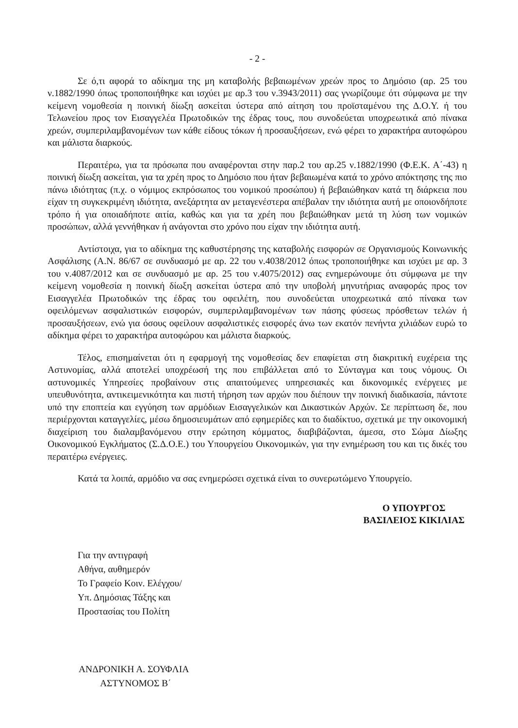- 2 -
Σε ό,τι αφορά το αδίκημα της μη καταβολής βεβαιωμένων χρεών προς το Δημόσιο (αρ. 25 του ν.1882/1990 όπως τροποποιήθηκε και ισχύει με αρ.3 του ν.3943/2011) σας γνωρίζουμε ότι σύμφωνα με την κείμενη νομοθεσία η ποινική δίωξη ασκείται ύστερα από αίτηση του προϊσταμένου της Δ.Ο.Υ. ή του Τελωνείου προς τον Εισαγγελέα Πρωτοδικών της έδρας τους, που συνοδεύεται υποχρεωτικά από πίνακα χρεών, συμπεριλαμβανομένων των κάθε είδους τόκων ή προσαυξήσεων, ενώ φέρει το χαρακτήρα αυτοφώρου και μάλιστα διαρκούς.
Περαιτέρω, για τα πρόσωπα που αναφέρονται στην παρ.2 του αρ.25 ν.1882/1990 (Φ.Ε.Κ. Α΄-43) η ποινική δίωξη ασκείται, για τα χρέη προς το Δημόσιο που ήταν βεβαιωμένα κατά το χρόνο απόκτησης της πιο πάνω ιδιότητας (π.χ. ο νόμιμος εκπρόσωπος του νομικού προσώπου) ή βεβαιώθηκαν κατά τη διάρκεια που είχαν τη συγκεκριμένη ιδιότητα, ανεξάρτητα αν μεταγενέστερα απέβαλαν την ιδιότητα αυτή με οποιονδήποτε τρόπο ή για οποιαδήποτε αιτία, καθώς και για τα χρέη που βεβαιώθηκαν μετά τη λύση των νομικών προσώπων, αλλά γεννήθηκαν ή ανάγονται στο χρόνο που είχαν την ιδιότητα αυτή.
Αντίστοιχα, για το αδίκημα της καθυστέρησης της καταβολής εισφορών σε Οργανισμούς Κοινωνικής Ασφάλισης (Α.Ν. 86/67 σε συνδυασμό με αρ. 22 του ν.4038/2012 όπως τροποποιήθηκε και ισχύει με αρ. 3 του ν.4087/2012 και σε συνδυασμό με αρ. 25 του ν.4075/2012) σας ενημερώνουμε ότι σύμφωνα με την κείμενη νομοθεσία η ποινική δίωξη ασκείται ύστερα από την υποβολή μηνυτήριας αναφοράς προς τον Εισαγγελέα Πρωτοδικών της έδρας του οφειλέτη, που συνοδεύεται υποχρεωτικά από πίνακα των οφειλόμενων ασφαλιστικών εισφορών, συμπεριλαμβανομένων των πάσης φύσεως πρόσθετων τελών ή προσαυξήσεων, ενώ για όσους οφείλουν ασφαλιστικές εισφορές άνω των εκατόν πενήντα χιλιάδων ευρώ το αδίκημα φέρει το χαρακτήρα αυτοφώρου και μάλιστα διαρκούς.
Τέλος, επισημαίνεται ότι η εφαρμογή της νομοθεσίας δεν επαφίεται στη διακριτική ευχέρεια της Αστυνομίας, αλλά αποτελεί υποχρέωσή της που επιβάλλεται από το Σύνταγμα και τους νόμους. Οι αστυνομικές Υπηρεσίες προβαίνουν στις απαιτούμενες υπηρεσιακές και δικονομικές ενέργειες με υπευθυνότητα, αντικειμενικότητα και πιστή τήρηση των αρχών που διέπουν την ποινική διαδικασία, πάντοτε υπό την εποπτεία και εγγύηση των αρμόδιων Εισαγγελικών και Δικαστικών Αρχών. Σε περίπτωση δε, που περιέρχονται καταγγελίες, μέσω δημοσιευμάτων από εφημερίδες και το διαδίκτυο, σχετικά με την οικονομική διαχείριση του διαλαμβανόμενου στην ερώτηση κόμματος, διαβιβάζονται, άμεσα, στο Σώμα Δίωξης Οικονομικού Εγκλήματος (Σ.Δ.Ο.Ε.) του Υπουργείου Οικονομικών, για την ενημέρωση του και τις δικές του περαιτέρω ενέργειες.
Κατά τα λοιπά, αρμόδιο να σας ενημερώσει σχετικά είναι το συνερωτώμενο Υπουργείο.
Για την αντιγραφή
Αθήνα, αυθημερόν
Το Γραφείο Κοιν. Ελέγχου/
Υπ. Δημόσιας Τάξης και
Προστασίας του Πολίτη
ΑΝΔΡΟΝΙΚΗ Α. ΣΟΥΦΛΙΑ
ΑΣΤΥΝΟΜΟΣ Β΄
Ο ΥΠΟΥΡΓΟΣ
ΒΑΣΙΛΕΙΟΣ ΚΙΚΙΛΙΑΣ